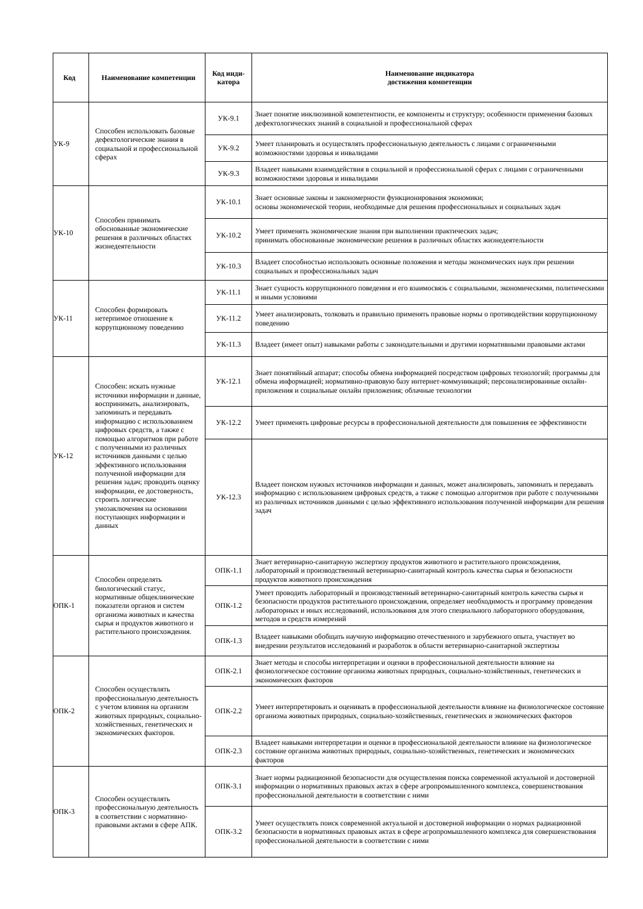| Код | Наименование компетенции | Код инди-катора | Наименование индикатора достижения компетенции |
| --- | --- | --- | --- |
| УК-9 | Способен использовать базовые дефектологические знания в социальной и профессиональной сферах | УК-9.1 | Знает понятие инклюзивной компетентности, ее компоненты и структуру; особенности применения базовых дефектологических знаний в социальной и профессиональной сферах |
| | | УК-9.2 | Умеет планировать и осуществлять профессиональную деятельность с лицами с ограниченными возможностями здоровья и инвалидами |
| | | УК-9.3 | Владеет навыками взаимодействия в социальной и профессиональной сферах с лицами с ограниченными возможностями здоровья и инвалидами |
| УК-10 | Способен принимать обоснованные экономические решения в различных областях жизнедеятельности | УК-10.1 | Знает основные законы и закономерности функционирования экономики; основы экономической теории, необходимые для решения профессиональных и социальных задач |
| | | УК-10.2 | Умеет применять экономические знания при выполнении практических задач; принимать обоснованные экономические решения в различных областях жизнедеятельности |
| | | УК-10.3 | Владеет способностью использовать основные положения и методы экономических наук при решении социальных и профессиональных задач |
| УК-11 | Способен формировать нетерпимое отношение к коррупционному поведению | УК-11.1 | Знает сущность коррупционного поведения и его взаимосвязь с социальными, экономическими, политическими и иными условиями |
| | | УК-11.2 | Умеет анализировать, толковать и правильно применять правовые нормы о противодействии коррупционному поведению |
| | | УК-11.3 | Владеет (имеет опыт) навыками работы с законодательными и другими нормативными правовыми актами |
| УК-12 | Способен: искать нужные источники информации и данные, воспринимать, анализировать, запоминать и передавать информацию с использованием цифровых средств, а также с помощью алгоритмов при работе с полученными из различных источников данными с целью эффективного использования полученной информации для решения задач; проводить оценку информации, ее достоверность, строить логические умозаключения на основании поступающих информации и данных | УК-12.1 | Знает понятийный аппарат; способы обмена информацией посредством цифровых технологий; программы для обмена информацией; нормативно-правовую базу интернет-коммуникаций; персонализированные онлайн-приложения и социальные онлайн приложения; облачные технологии |
| | | УК-12.2 | Умеет применять цифровые ресурсы в профессиональной деятельности для повышения ее эффективности |
| | | УК-12.3 | Владеет поиском нужных источников информации и данных, может анализировать, запоминать и передавать информацию с использованием цифровых средств, а также с помощью алгоритмов при работе с полученными из различных источников данными с целью эффективного использования полученной информации для решения задач |
| ОПК-1 | Способен определять биологический статус, нормативные общеклинические показатели органов и систем организма животных и качества сырья и продуктов животного и растительного происхождения. | ОПК-1.1 | Знает ветеринарно-санитарную экспертизу продуктов животного и растительного происхождения, лабораторный и производственный ветеринарно-санитарный контроль качества сырья и безопасности продуктов животного происхождения |
| | | ОПК-1.2 | Умеет проводить лабораторный и производственный ветеринарно-санитарный контроль качества сырья и безопасности продуктов растительного происхождения, определяет необходимость и программу проведения лабораторных и иных исследований, использования для этого специального лабораторного оборудования, методов и средств измерений |
| | | ОПК-1.3 | Владеет навыками обобщать научную информацию отечественного и зарубежного опыта, участвует во внедрении результатов исследований и разработок в области ветеринарно-санитарной экспертизы |
| ОПК-2 | Способен осуществлять профессиональную деятельность с учетом влияния на организм животных природных, социально-хозяйственных, генетических и экономических факторов. | ОПК-2.1 | Знает методы и способы интерпретации и оценки в профессиональной деятельности влияние на физиологическое состояние организма животных природных, социально-хозяйственных, генетических и экономических факторов |
| | | ОПК-2.2 | Умеет интерпретировать и оценивать в профессиональной деятельности влияние на физиологическое состояние организма животных природных, социально-хозяйственных, генетических и экономических факторов |
| | | ОПК-2.3 | Владеет навыками интерпретации и оценки в профессиональной деятельности влияние на физиологическое состояние организма животных природных, социально-хозяйственных, генетических и экономических факторов |
| ОПК-3 | Способен осуществлять профессиональную деятельность в соответствии с нормативно-правовыми актами в сфере АПК. | ОПК-3.1 | Знает нормы радиационной безопасности для осуществления поиска современной актуальной и достоверной информации о нормативных правовых актах в сфере агропромышленного комплекса, совершенствования профессиональной деятельности в соответствии с ними |
| | | ОПК-3.2 | Умеет осуществлять поиск современной актуальной и достоверной информации о нормах радиационной безопасности в нормативных правовых актах в сфере агропромышленного комплекса для совершенствования профессиональной деятельности в соответствии с ними |